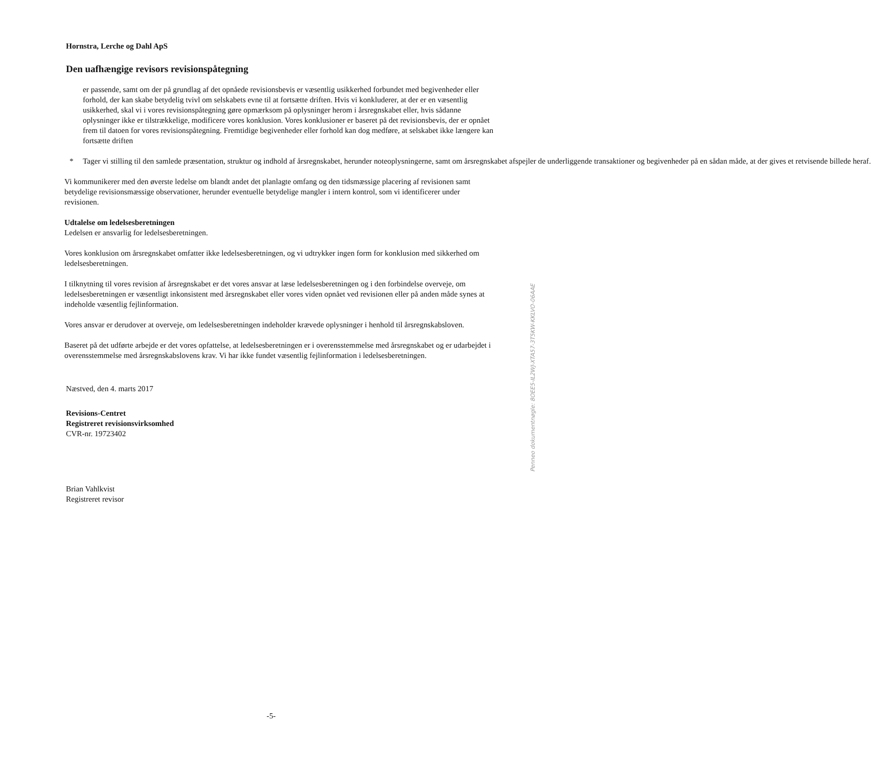Hornstra, Lerche og Dahl ApS
Den uafhængige revisors revisionspåtegning
er passende, samt om der på grundlag af det opnåede revisionsbevis er væsentlig usikkerhed forbundet med begivenheder eller forhold, der kan skabe betydelig tvivl om selskabets evne til at fortsætte driften. Hvis vi konkluderer, at der er en væsentlig usikkerhed, skal vi i vores revisionspåtegning gøre opmærksom på oplysninger herom i årsregnskabet eller, hvis sådanne oplysninger ikke er tilstrækkelige, modificere vores konklusion. Vores konklusioner er baseret på det revisionsbevis, der er opnået frem til datoen for vores revisionspåtegning. Fremtidige begivenheder eller forhold kan dog medføre, at selskabet ikke længere kan fortsætte driften
* Tager vi stilling til den samlede præsentation, struktur og indhold af årsregnskabet, herunder noteoplysningerne, samt om årsregnskabet afspejler de underliggende transaktioner og begivenheder på en sådan måde, at der gives et retvisende billede heraf.
Vi kommunikerer med den øverste ledelse om blandt andet det planlagte omfang og den tidsmæssige placering af revisionen samt betydelige revisionsmæssige observationer, herunder eventuelle betydelige mangler i intern kontrol, som vi identificerer under revisionen.
Udtalelse om ledelsesberetningen
Ledelsen er ansvarlig for ledelsesberetningen.
Vores konklusion om årsregnskabet omfatter ikke ledelsesberetningen, og vi udtrykker ingen form for konklusion med sikkerhed om ledelsesberetningen.
I tilknytning til vores revision af årsregnskabet er det vores ansvar at læse ledelsesberetningen og i den forbindelse overveje, om ledelsesberetningen er væsentligt inkonsistent med årsregnskabet eller vores viden opnået ved revisionen eller på anden måde synes at indeholde væsentlig fejlinformation.
Vores ansvar er derudover at overveje, om ledelsesberetningen indeholder krævede oplysninger i henhold til årsregnskabsloven.
Baseret på det udførte arbejde er det vores opfattelse, at ledelsesberetningen er i overensstemmelse med årsregnskabet og er udarbejdet i overensstemmelse med årsregnskabslovens krav. Vi har ikke fundet væsentlig fejlinformation i ledelsesberetningen.
Næstved, den 4. marts 2017
Revisions-Centret
Registreret revisionsvirksomhed
CVR-nr. 19723402
Brian Vahlkvist
Registreret revisor
Penneo dokumentnøgle: 8OEE5-IL2WJ-XTA57-3T5KW-KKLVO-06AAE
-5-